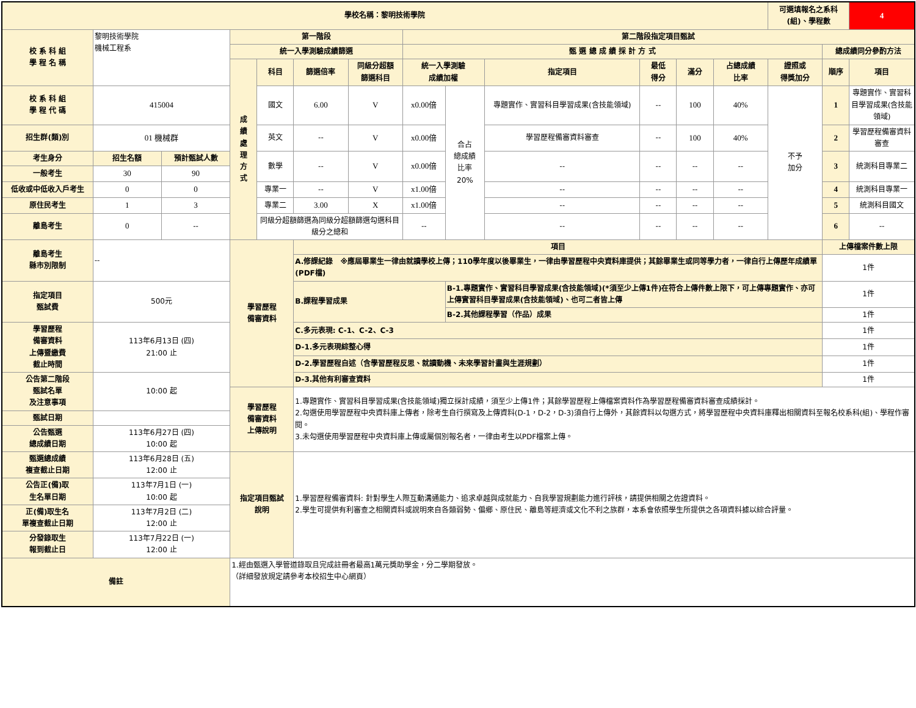| 學校名稱：黎明技術學院 | | | | | | | | | | | | | 可選填報名之系科(組)、學程數 | | 4 |
| 校 系 科 組 學 程 名 稱 | 黎明技術學院 機械工程系 | | 第一階段 | | | | 第二階段指定項目甄試 | | | | | | | | |
| | | | 統一入學測驗成績篩選 | | | | 甄 選 總 成 績 採 計 方 式 | | | | | | | 總成績同分參酌方法 | |
| | | | 成 績 處 理 方 式 | 科目 | 篩選倍率 | 同級分超額 篩選科目 | 統一入學測驗 成績加權 | | 指定項目 | 最低 得分 | 滿分 | 占總成績 比率 | 證照或 得獎加分 | 順序 | 項目 |
| 校 系 科 組 學 程 代 碼 | 415004 | | | 國文 | 6.00 | V | x0.00倍 | 合占 總成績 比率 20% | 專題實作、實習科目學習成果(含技能領域) | -- | 100 | 40% | 不予 加分 | 1 | 專題實作、實習科目學習成果(含技能領域) |
| 招生群(類)別 | 01 機械群 | | | 英文 | -- | V | x0.00倍 | | 學習歷程備審資料審查 | -- | 100 | 40% | | 2 | 學習歷程備審資料審查 |
| 考生身分 | 招生名額 | 預計甄試人數 | | 數學 | -- | V | x0.00倍 | | -- | -- | -- | -- | | 3 | 統測科目專業二 |
| 一般考生 | 30 | 90 | | | | | | | | | | | | | |
| 低收或中低收入戶考生 | 0 | 0 | | 專業一 | -- | V | x1.00倍 | | -- | -- | -- | -- | | 4 | 統測科目專業一 |
| 原住民考生 | 1 | 3 | | 專業二 | 3.00 | X | x1.00倍 | | -- | -- | -- | -- | | 5 | 統測科目國文 |
| 離島考生 | 0 | -- | | 同級分超額篩選為同級分超額篩選勾選科目級分之總和 | | | -- | | -- | -- | -- | -- | | 6 | -- |
| 離島考生 縣市別限制 | -- | | 學習歷程 備審資料 | | 項目 | | | | | | | | | 上傳檔案件數上限 | |
| | | | | | A.修課紀錄 ※應屆畢業生一律由就讀學校上傳；110學年度以後畢業生，一律由學習歷程中央資料庫提供；其餘畢業生或同等學力者，一律自行上傳歷年成績單(PDF檔) | | | | | | | | | 1件 | |
| 指定項目 甄試費 | 500元 | | | | B.課程學習成果 | | | B-1.專題實作、實習科目學習成果(含技能領域)(*須至少上傳1件)在符合上傳件數上限下，可上傳專題實作、亦可上傳實習科目學習成果(含技能領域)、也可二者皆上傳 | | | | | | 1件 | |
| | | | | | | | | B-2.其他課程學習（作品）成果 | | | | | | 1件 | |
| 學習歷程 備審資料 上傳暨繳費 截止時間 | 113年6月13日 (四) 21:00 止 | | | | C.多元表現: C-1、C-2、C-3 | | | | | | | | | 1件 | |
| | | | | | D-1.多元表現綜整心得 | | | | | | | | | 1件 | |
| | | | | | D-2.學習歷程自述（含學習歷程反思、就讀動機、未來學習計畫與生涯規劃） | | | | | | | | | 1件 | |
| 公告第二階段 甄試名單 及注意事項 | 10:00 起 | | | | D-3.其他有利審查資料 | | | | | | | | | 1件 | |
| | | | 學習歷程 備審資料 上傳說明 | | 1.專題實作、實習科目學習成果(含技能領域)獨立採計成績，須至少上傳1件；其餘學習歷程上傳檔案資料作為學習歷程備審資料審查成績採計。 2.勾選使用學習歷程中央資料庫上傳者，除考生自行撰寫及上傳資料(D-1，D-2，D-3)須自行上傳外，其餘資料以勾選方式，將學習歷程中央資料庫釋出相關資料至報名校系科(組)、學程作審閱。 3.未勾選使用學習歷程中央資料庫上傳或屬個別報名者，一律由考生以PDF檔案上傳。 | | | | | | | | | | |
| 甄試日期 | | | | | | | | | | | | | | | |
| 公告甄選 總成績日期 | 113年6月27日 (四) 10:00 起 | | | | | | | | | | | | | | |
| 甄選總成績 複查截止日期 | 113年6月28日 (五) 12:00 止 | | 指定項目甄試 說明 | | 1.學習歷程備審資料: 針對學生人際互動溝通能力、追求卓越與成就能力、自我學習規劃能力進行評核，請提供相關之佐證資料。 2.學生可提供有利審查之相關資料或說明來自各類弱勢、偏鄉、原住民、離島等經濟或文化不利之族群，本系會依照學生所提供之各項資料據以綜合評量。 | | | | | | | | | | |
| 公告正(備)取 生名單日期 | 113年7月1日 (一) 10:00 起 | | | | | | | | | | | | | | |
| 正(備)取生名 單複查截止日期 | 113年7月2日 (二) 12:00 止 | | | | | | | | | | | | | | |
| 分發錄取生 報到截止日 | 113年7月22日 (一) 12:00 止 | | | | | | | | | | | | | | |
| 備註 | | | 1.經由甄選入學管道錄取且完成註冊者最高1萬元獎助學金，分二學期發放。 （詳細發放規定請參考本校招生中心網頁） | | | | | | | | | | | | |